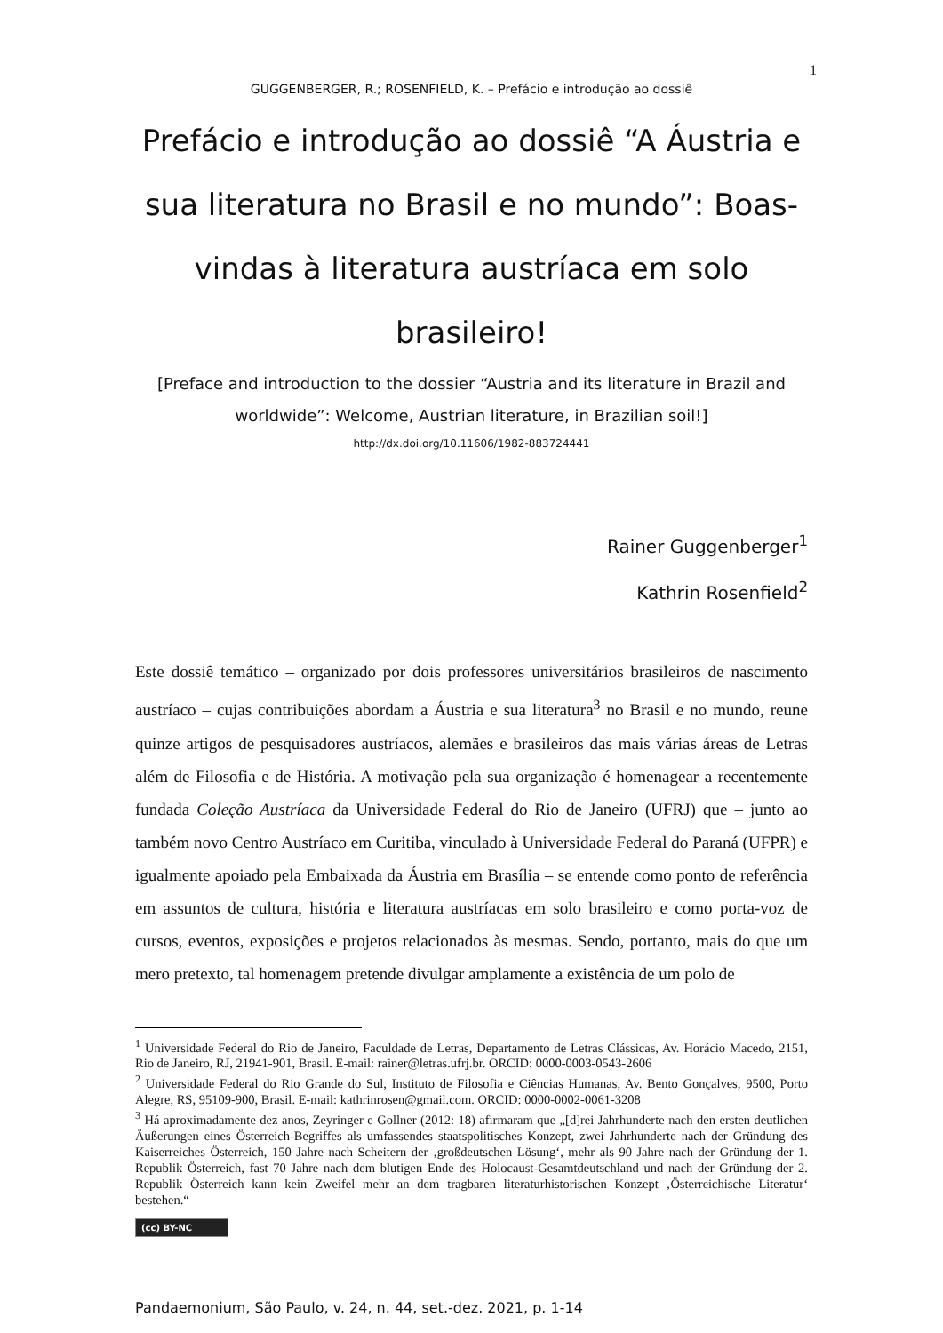1
GUGGENBERGER, R.; ROSENFIELD, K. – Prefácio e introdução ao dossiê
Prefácio e introdução ao dossiê “A Áustria e sua literatura no Brasil e no mundo”: Boas-vindas à literatura austríaca em solo brasileiro!
[Preface and introduction to the dossier “Austria and its literature in Brazil and worldwide”: Welcome, Austrian literature, in Brazilian soil!]
http://dx.doi.org/10.11606/1982-883724441
Rainer Guggenberger<sup>1</sup>
Kathrin Rosenfield<sup>2</sup>
Este dossiê temático – organizado por dois professores universitários brasileiros de nascimento austríaco – cujas contribuições abordam a Áustria e sua literatura<sup>3</sup> no Brasil e no mundo, reune quinze artigos de pesquisadores austríacos, alemães e brasileiros das mais várias áreas de Letras além de Filosofia e de História. A motivação pela sua organização é homenagear a recentemente fundada Coleção Austríaca da Universidade Federal do Rio de Janeiro (UFRJ) que – junto ao também novo Centro Austríaco em Curitiba, vinculado à Universidade Federal do Paraná (UFPR) e igualmente apoiado pela Embaixada da Áustria em Brasília – se entende como ponto de referência em assuntos de cultura, história e literatura austríacas em solo brasileiro e como porta-voz de cursos, eventos, exposições e projetos relacionados às mesmas. Sendo, portanto, mais do que um mero pretexto, tal homenagem pretende divulgar amplamente a existência de um polo de
<sup>1</sup> Universidade Federal do Rio de Janeiro, Faculdade de Letras, Departamento de Letras Clássicas, Av. Horácio Macedo, 2151, Rio de Janeiro, RJ, 21941-901, Brasil. E-mail: rainer@letras.ufrj.br. ORCID: 0000-0003-0543-2606
<sup>2</sup> Universidade Federal do Rio Grande do Sul, Instituto de Filosofia e Ciências Humanas, Av. Bento Gonçalves, 9500, Porto Alegre, RS, 95109-900, Brasil. E-mail: kathrinrosen@gmail.com. ORCID: 0000-0002-0061-3208
<sup>3</sup> Há aproximadamente dez anos, Zeyringer e Gollner (2012: 18) afirmaram que „[d]rei Jahrhunderte nach den ersten deutlichen Äußerungen eines Österreich-Begriffes als umfassendes staatspolitisches Konzept, zwei Jahrhunderte nach der Gründung des Kaiserreiches Österreich, 150 Jahre nach Scheitern der ‚großdeutschen Lösung‘, mehr als 90 Jahre nach der Gründung der 1. Republik Österreich, fast 70 Jahre nach dem blutigen Ende des Holocaust-Gesamtdeutschland und nach der Gründung der 2. Republik Österreich kann kein Zweifel mehr an dem tragbaren literaturhistorischen Konzept ‚Österreichische Literatur‘ bestehen.“
(cc) BY-NC
Pandaemonium, São Paulo, v. 24, n. 44, set.-dez. 2021, p. 1-14